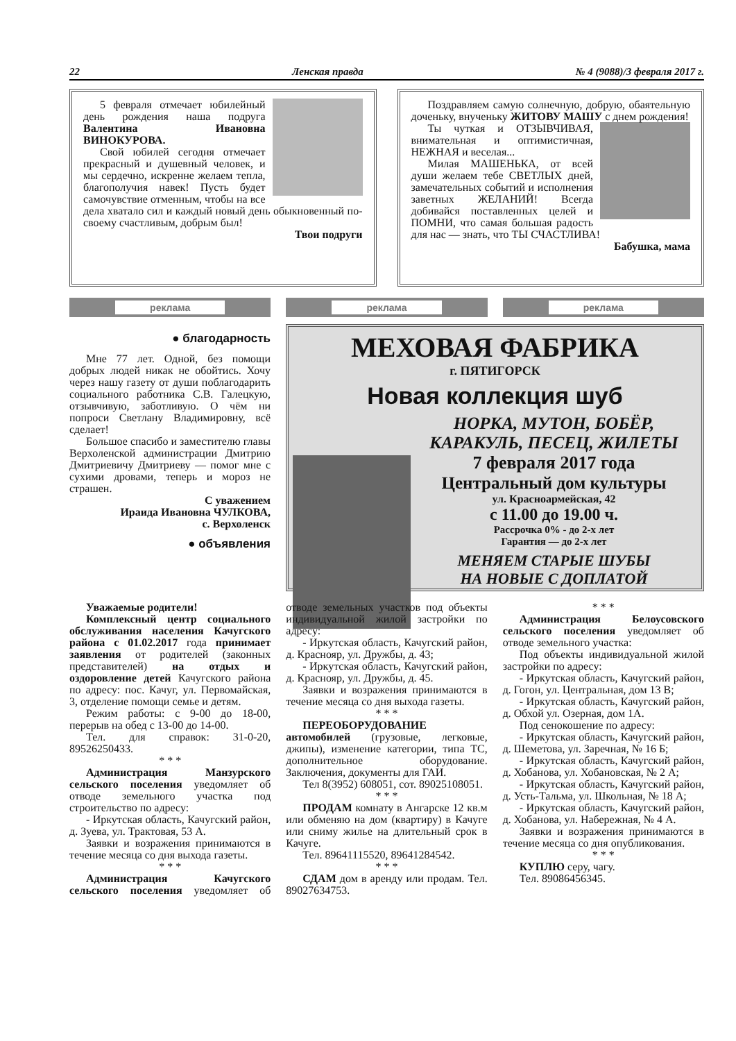22 Ленская правда № 4 (9088)/3 февраля 2017 г.
5 февраля отмечает юбилейный день рождения наша подруга Валентина Ивановна ВИНОКУРОВА.
Свой юбилей сегодня отмечает прекрасный и душевный человек, и мы сердечно, искренне желаем тепла, благополучия навек! Пусть будет самочувствие отменным, чтобы на все дела хватало сил и каждый новый день обыкновенный по-своему счастливым, добрым был!
Твои подруги
Поздравляем самую солнечную, добрую, обаятельную доченьку, внученьку ЖИТОВУ МАШУ с днем рождения!
Ты чуткая и ОТЗЫВЧИВАЯ, внимательная и оптимистичная, НЕЖНАЯ и веселая...
Милая МАШЕНЬКА, от всей души желаем тебе СВЕТЛЫХ дней, замечательных событий и исполнения заветных ЖЕЛАНИЙ! Всегда добивайся поставленных целей и ПОМНИ, что самая большая радость для нас — знать, что ТЫ СЧАСТЛИВА!
Бабушка, мама
реклама реклама реклама
● благодарность
Мне 77 лет. Одной, без помощи добрых людей никак не обойтись. Хочу через нашу газету от души поблагодарить социального работника С.В. Галецкую, отзывчивую, заботливую. О чём ни попроси Светлану Владимировну, всё сделает!
Большое спасибо и заместителю главы Верхоленской администрации Дмитрию Дмитриевичу Дмитриеву — помог мне с сухими дровами, теперь и мороз не страшен.
С уважением
Ираида Ивановна ЧУЛКОВА,
с. Верхоленск
● объявления
МЕХОВАЯ ФАБРИКА
г. ПЯТИГОРСК
Новая коллекция шуб
НОРКА, МУТОН, БОБЁР,
КАРАКУЛЬ, ПЕСЕЦ, ЖИЛЕТЫ
7 февраля 2017 года
Центральный дом культуры
ул. Красноармейская, 42
с 11.00 до 19.00 ч.
Рассрочка 0% - до 2-х лет
Гарантия — до 2-х лет
МЕНЯЕМ СТАРЫЕ ШУБЫ
НА НОВЫЕ С ДОПЛАТОЙ
Уважаемые родители!
Комплексный центр социального обслуживания населения Качугского района с 01.02.2017 года принимает заявления от родителей (законных представителей) на отдых и оздоровление детей Качугского района по адресу: пос. Качуг, ул. Первомайская, 3, отделение помощи семье и детям.
Режим работы: с 9-00 до 18-00, перерыв на обед с 13-00 до 14-00.
Тел. для справок: 31-0-20, 89526250433.
* * *
Администрация Манзурского сельского поселения уведомляет об отводе земельного участка под строительство по адресу:
- Иркутская область, Качугский район, д. Зуева, ул. Трактовая, 53 А.
Заявки и возражения принимаются в течение месяца со дня выхода газеты.
* * *
Администрация Качугского сельского поселения уведомляет об отводе земельных участков под объекты индивидуальной жилой застройки по адресу:
- Иркутская область, Качугский район, д. Краснояр, ул. Дружбы, д. 43;
- Иркутская область, Качугский район, д. Краснояр, ул. Дружбы, д. 45.
Заявки и возражения принимаются в течение месяца со дня выхода газеты.
* * *
ПЕРЕОБОРУДОВАНИЕ автомобилей (грузовые, легковые, джипы), изменение категории, типа ТС, дополнительное оборудование. Заключения, документы для ГАИ.
Тел 8(3952) 608051, сот. 89025108051.
* * *
ПРОДАМ комнату в Ангарске 12 кв.м или обменяю на дом (квартиру) в Качуге или сниму жилье на длительный срок в Качуге.
Тел. 89641115520, 89641284542.
* * *
СДАМ дом в аренду или продам. Тел. 89027634753.
* * *
Администрация Белоусовского сельского поселения уведомляет об отводе земельного участка:
Под объекты индивидуальной жилой застройки по адресу:
- Иркутская область, Качугский район, д. Гогон, ул. Центральная, дом 13 В;
- Иркутская область, Качугский район, д. Обхой ул. Озерная, дом 1А.
Под сенокошение по адресу:
- Иркутская область, Качугский район, д. Шеметова, ул. Заречная, № 16 Б;
- Иркутская область, Качугский район, д. Хобанова, ул. Хобановская, № 2 А;
- Иркутская область, Качугский район, д. Усть-Тальма, ул. Школьная, № 18 А;
- Иркутская область, Качугский район, д. Хобанова, ул. Набережная, № 4 А.
Заявки и возражения принимаются в течение месяца со дня опубликования.
* * *
КУПЛЮ серу, чагу.
Тел. 89086456345.